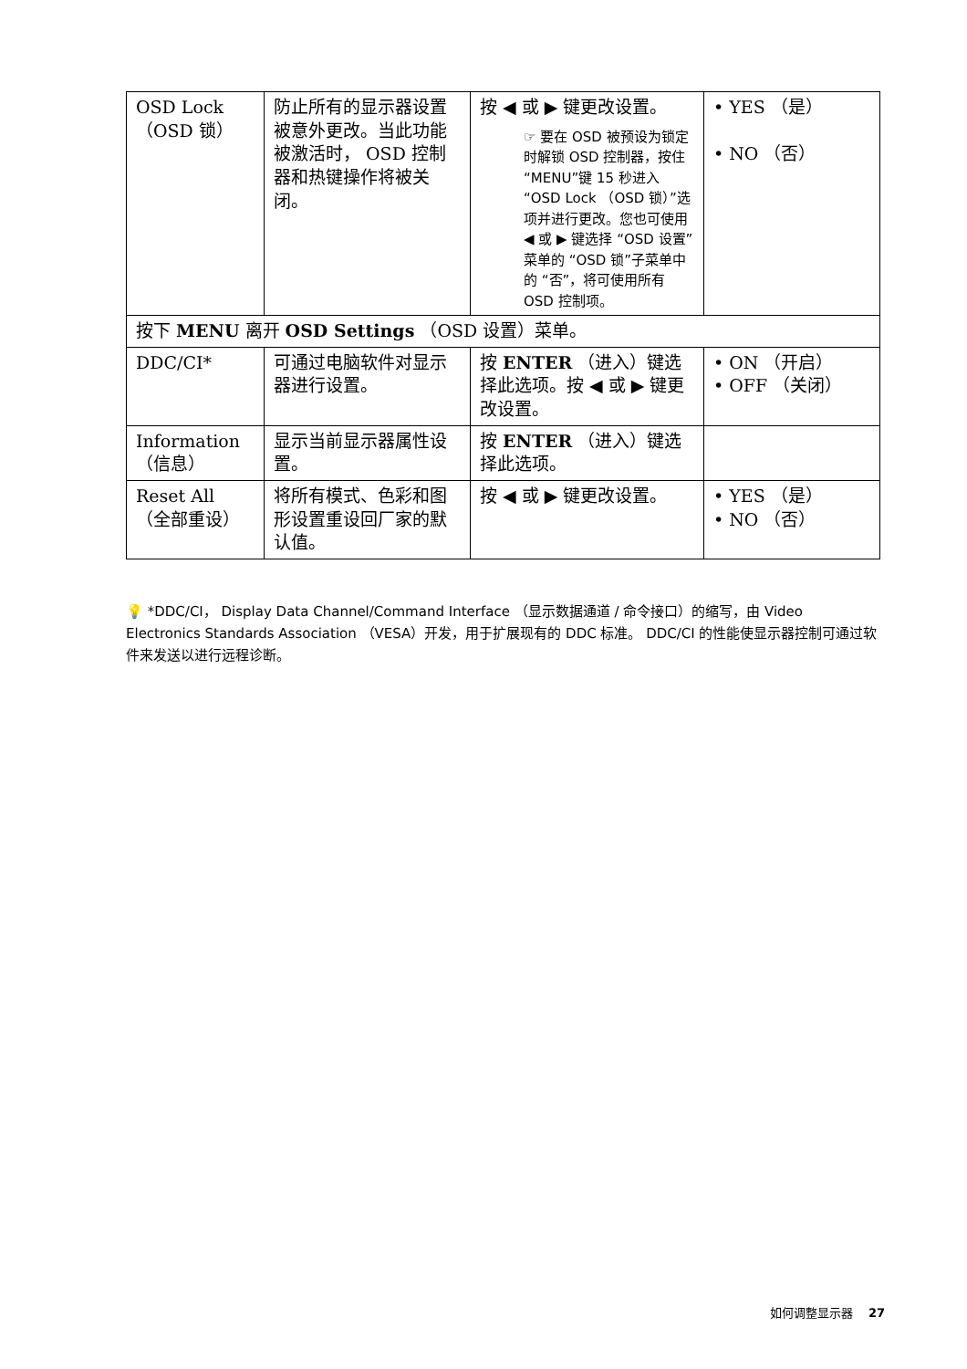| OSD Lock （OSD 锁） | 防止所有的显示器设置被意外更改。当此功能被激活时， OSD 控制器和热键操作将被关闭。 | 按 ◀ 或 ▶ 键更改设置。 ☞ 要在 OSD 被预设为锁定时解锁 OSD 控制器，按住 “MENU”键 15 秒进入 “OSD Lock （OSD 锁）”选项并进行更改。您也可使用 ◀ 或 ▶ 键选择 “OSD 设置”菜单的 “OSD 锁”子菜单中的 “否”，将可使用所有 OSD 控制项。 | • YES （是） • NO （否） |
| 按下 MENU 离开 OSD Settings （OSD 设置）菜单。 | | | |
| DDC/CI* | 可通过电脑软件对显示器进行设置。 | 按 ENTER （进入）键选择此选项。按 ◀ 或 ▶ 键更改设置。 | • ON （开启） • OFF （关闭） |
| Information （信息） | 显示当前显示器属性设置。 | 按 ENTER （进入）键选择此选项。 | |
| Reset All （全部重设） | 将所有模式、色彩和图形设置重设回厂家的默认值。 | 按 ◀ 或 ▶ 键更改设置。 | • YES （是） • NO （否） |
💡 *DDC/CI， Display Data Channel/Command Interface （显示数据通道 / 命令接口）的缩写，由 Video Electronics Standards Association （VESA）开发，用于扩展现有的 DDC 标准。 DDC/CI 的性能使显示器控制可通过软件来发送以进行远程诊断。
如何调整显示器 27